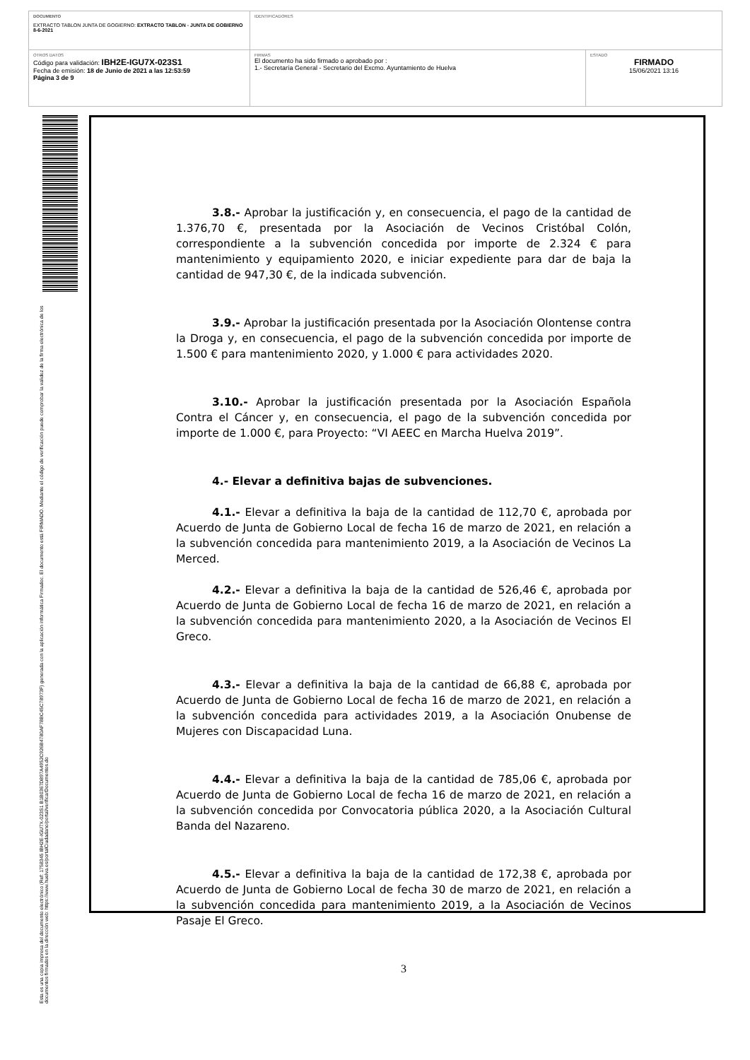| DOCUMENTO EXTRACTO TABLON JUNTA DE GOGIERNO: EXTRACTO TABLON - JUNTA DE GOBIERNO 8-6-2021 | IDENTIFICADORES | |
| OTROS DATOS Código para validación: IBH2E-IGU7X-023S1 Fecha de emisión: 18 de Junio de 2021 a las 12:53:59 Página 3 de 9 | FIRMAS El documento ha sido firmado o aprobado por : 1.- Secretaría General - Secretario del Excmo. Ayuntamiento de Huelva | ESTADO FIRMADO 15/06/2021 13:16 |
Esta es una copia impresa del documento electrónico (Ref: 1758345 IBH2E-IGU7X-023S1 B1B0367D897A4952C926B4780AF78BC45C78973F) generada con la aplicación informática Firmadoc. El documento está FIRMADO. Mediante el código de verificación puede comprobar la validez de la firma electrónica de los documentos firmados en la dirección web: https://www.huelva.es/portalCiudadano/portal/verificarDocumentos.do
3.8.- Aprobar la justificación y, en consecuencia, el pago de la cantidad de 1.376,70 €, presentada por la Asociación de Vecinos Cristóbal Colón, correspondiente a la subvención concedida por importe de 2.324 € para mantenimiento y equipamiento 2020, e iniciar expediente para dar de baja la cantidad de 947,30 €, de la indicada subvención.
3.9.- Aprobar la justificación presentada por la Asociación Olontense contra la Droga y, en consecuencia, el pago de la subvención concedida por importe de 1.500 € para mantenimiento 2020, y 1.000 € para actividades 2020.
3.10.- Aprobar la justificación presentada por la Asociación Española Contra el Cáncer y, en consecuencia, el pago de la subvención concedida por importe de 1.000 €, para Proyecto: “VI AEEC en Marcha Huelva 2019”.
4.- Elevar a definitiva bajas de subvenciones.
4.1.- Elevar a definitiva la baja de la cantidad de 112,70 €, aprobada por Acuerdo de Junta de Gobierno Local de fecha 16 de marzo de 2021, en relación a la subvención concedida para mantenimiento 2019, a la Asociación de Vecinos La Merced.
4.2.- Elevar a definitiva la baja de la cantidad de 526,46 €, aprobada por Acuerdo de Junta de Gobierno Local de fecha 16 de marzo de 2021, en relación a la subvención concedida para mantenimiento 2020, a la Asociación de Vecinos El Greco.
4.3.- Elevar a definitiva la baja de la cantidad de 66,88 €, aprobada por Acuerdo de Junta de Gobierno Local de fecha 16 de marzo de 2021, en relación a la subvención concedida para actividades 2019, a la Asociación Onubense de Mujeres con Discapacidad Luna.
4.4.- Elevar a definitiva la baja de la cantidad de 785,06 €, aprobada por Acuerdo de Junta de Gobierno Local de fecha 16 de marzo de 2021, en relación a la subvención concedida por Convocatoria pública 2020, a la Asociación Cultural Banda del Nazareno.
4.5.- Elevar a definitiva la baja de la cantidad de 172,38 €, aprobada por Acuerdo de Junta de Gobierno Local de fecha 30 de marzo de 2021, en relación a la subvención concedida para mantenimiento 2019, a la Asociación de Vecinos Pasaje El Greco.
3